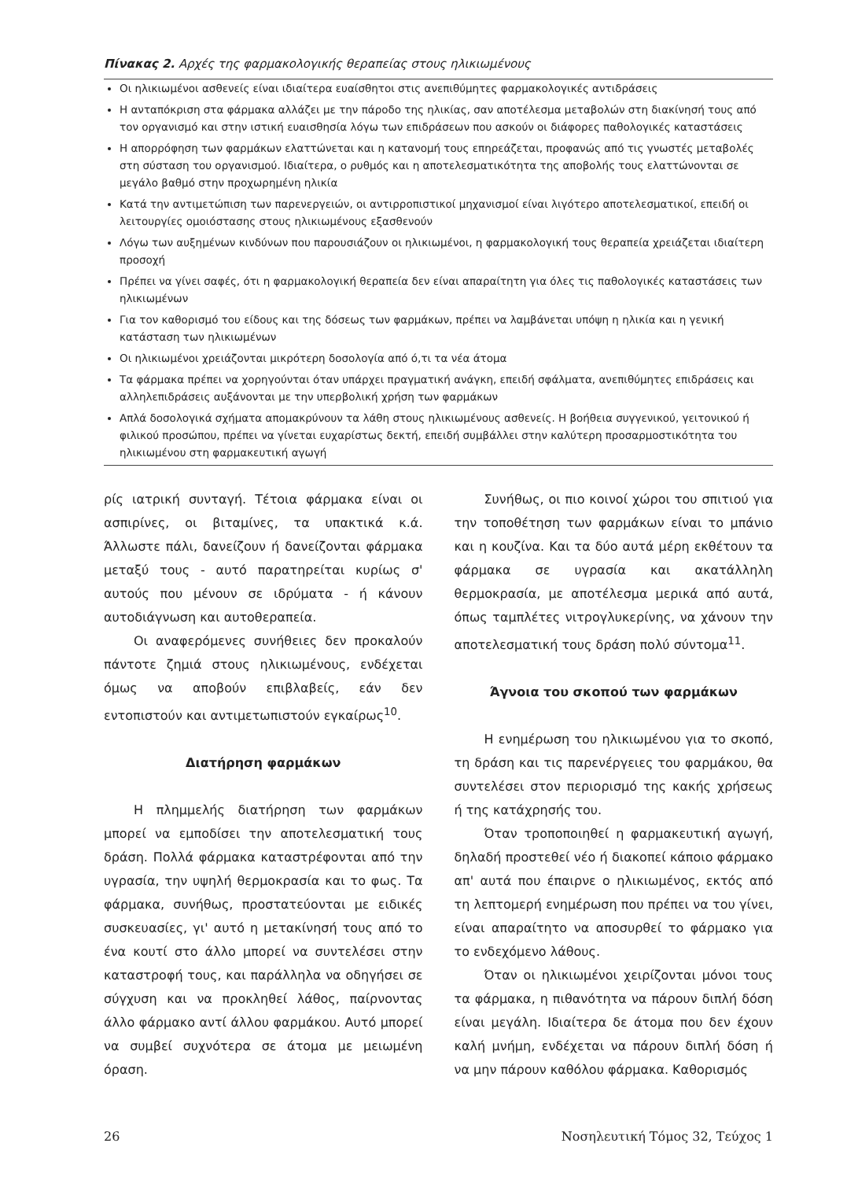Πίνακας 2. Αρχές της φαρμακολογικής θεραπείας στους ηλικιωμένους
| Οι ηλικιωμένοι ασθενείς είναι ιδιαίτερα ευαίσθητοι στις ανεπιθύμητες φαρμακολογικές αντιδράσεις Η ανταπόκριση στα φάρμακα αλλάζει με την πάροδο της ηλικίας, σαν αποτέλεσμα μεταβολών στη διακίνησή τους από τον οργανισμό και στην ιστική ευαισθησία λόγω των επιδράσεων που ασκούν οι διάφορες παθολογικές καταστάσεις Η απορρόφηση των φαρμάκων ελαττώνεται και η κατανομή τους επηρεάζεται, προφανώς από τις γνωστές μεταβολές στη σύσταση του οργανισμού. Ιδιαίτερα, ο ρυθμός και η αποτελεσματικότητα της αποβολής τους ελαττώνονται σε μεγάλο βαθμό στην προχωρημένη ηλικία Κατά την αντιμετώπιση των παρενεργειών, οι αντιρροπιστικοί μηχανισμοί είναι λιγότερο αποτελεσματικοί, επειδή οι λειτουργίες ομοιόστασης στους ηλικιωμένους εξασθενούν Λόγω των αυξημένων κινδύνων που παρουσιάζουν οι ηλικιωμένοι, η φαρμακολογική τους θεραπεία χρειάζεται ιδιαίτερη προσοχή Πρέπει να γίνει σαφές, ότι η φαρμακολογική θεραπεία δεν είναι απαραίτητη για όλες τις παθολογικές καταστάσεις των ηλικιωμένων Για τον καθορισμό του είδους και της δόσεως των φαρμάκων, πρέπει να λαμβάνεται υπόψη η ηλικία και η γενική κατάσταση των ηλικιωμένων Οι ηλικιωμένοι χρειάζονται μικρότερη δοσολογία από ό,τι τα νέα άτομα Τα φάρμακα πρέπει να χορηγούνται όταν υπάρχει πραγματική ανάγκη, επειδή σφάλματα, ανεπιθύμητες επιδράσεις και αλληλεπιδράσεις αυξάνονται με την υπερβολική χρήση των φαρμάκων Απλά δοσολογικά σχήματα απομακρύνουν τα λάθη στους ηλικιωμένους ασθενείς. Η βοήθεια συγγενικού, γειτονικού ή φιλικού προσώπου, πρέπει να γίνεται ευχαρίστως δεκτή, επειδή συμβάλλει στην καλύτερη προσαρμοστικότητα του ηλικιωμένου στη φαρμακευτική αγωγή |
ρίς ιατρική συνταγή. Τέτοια φάρμακα είναι οι ασπιρίνες, οι βιταμίνες, τα υπακτικά κ.ά. Άλλωστε πάλι, δανείζουν ή δανείζονται φάρμακα μεταξύ τους - αυτό παρατηρείται κυρίως σ' αυτούς που μένουν σε ιδρύματα - ή κάνουν αυτοδιάγνωση και αυτοθεραπεία.
Οι αναφερόμενες συνήθειες δεν προκαλούν πάντοτε ζημιά στους ηλικιωμένους, ενδέχεται όμως να αποβούν επιβλαβείς, εάν δεν εντοπιστούν και αντιμετωπιστούν εγκαίρως<sup>10</sup>.
Διατήρηση φαρμάκων
Η πλημμελής διατήρηση των φαρμάκων μπορεί να εμποδίσει την αποτελεσματική τους δράση. Πολλά φάρμακα καταστρέφονται από την υγρασία, την υψηλή θερμοκρασία και το φως. Τα φάρμακα, συνήθως, προστατεύονται με ειδικές συσκευασίες, γι' αυτό η μετακίνησή τους από το ένα κουτί στο άλλο μπορεί να συντελέσει στην καταστροφή τους, και παράλληλα να οδηγήσει σε σύγχυση και να προκληθεί λάθος, παίρνοντας άλλο φάρμακο αντί άλλου φαρμάκου. Αυτό μπορεί να συμβεί συχνότερα σε άτομα με μειωμένη όραση.
Συνήθως, οι πιο κοινοί χώροι του σπιτιού για την τοποθέτηση των φαρμάκων είναι το μπάνιο και η κουζίνα. Και τα δύο αυτά μέρη εκθέτουν τα φάρμακα σε υγρασία και ακατάλληλη θερμοκρασία, με αποτέλεσμα μερικά από αυτά, όπως ταμπλέτες νιτρογλυκερίνης, να χάνουν την αποτελεσματική τους δράση πολύ σύντομα<sup>11</sup>.
Άγνοια του σκοπού των φαρμάκων
Η ενημέρωση του ηλικιωμένου για το σκοπό, τη δράση και τις παρενέργειες του φαρμάκου, θα συντελέσει στον περιορισμό της κακής χρήσεως ή της κατάχρησής του.
Όταν τροποποιηθεί η φαρμακευτική αγωγή, δηλαδή προστεθεί νέο ή διακοπεί κάποιο φάρμακο απ' αυτά που έπαιρνε ο ηλικιωμένος, εκτός από τη λεπτομερή ενημέρωση που πρέπει να του γίνει, είναι απαραίτητο να αποσυρθεί το φάρμακο για το ενδεχόμενο λάθους.
Όταν οι ηλικιωμένοι χειρίζονται μόνοι τους τα φάρμακα, η πιθανότητα να πάρουν διπλή δόση είναι μεγάλη. Ιδιαίτερα δε άτομα που δεν έχουν καλή μνήμη, ενδέχεται να πάρουν διπλή δόση ή να μην πάρουν καθόλου φάρμακα. Καθορισμός
26 Νοσηλευτική Τόμος 32, Τεύχος 1